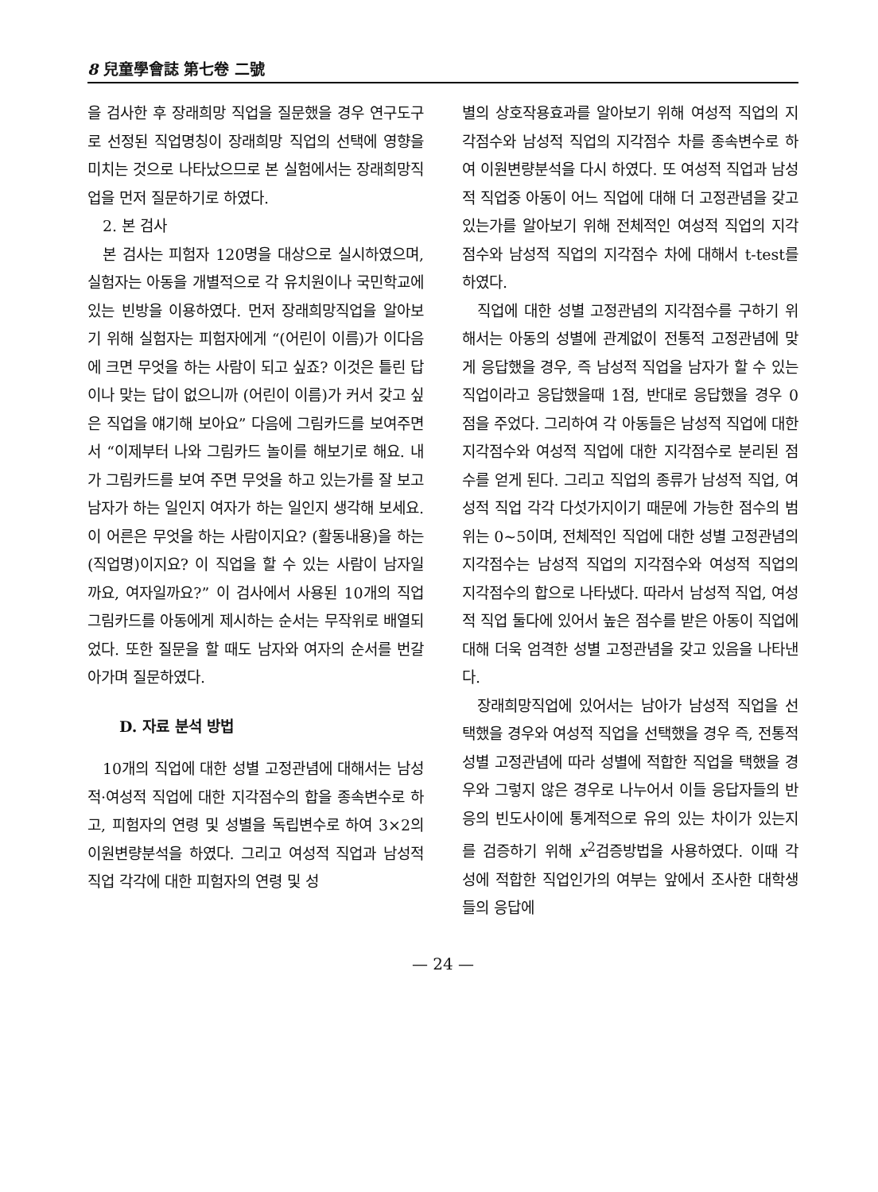8 兒童學會誌 第七卷 二號
을 검사한 후 장래희망 직업을 질문했을 경우 연구도구로 선정된 직업명칭이 장래희망 직업의 선택에 영향을 미치는 것으로 나타났으므로 본 실험에서는 장래희망직업을 먼저 질문하기로 하였다.
2. 본 검사
본 검사는 피험자 120명을 대상으로 실시하였으며, 실험자는 아동을 개별적으로 각 유치원이나 국민학교에 있는 빈방을 이용하였다. 먼저 장래희망직업을 알아보기 위해 실험자는 피험자에게 “(어린이 이름)가 이다음에 크면 무엇을 하는 사람이 되고 싶죠? 이것은 틀린 답이나 맞는 답이 없으니까 (어린이 이름)가 커서 갖고 싶은 직업을 얘기해 보아요” 다음에 그림카드를 보여주면서 “이제부터 나와 그림카드 놀이를 해보기로 해요. 내가 그림카드를 보여 주면 무엇을 하고 있는가를 잘 보고 남자가 하는 일인지 여자가 하는 일인지 생각해 보세요. 이 어른은 무엇을 하는 사람이지요? (활동내용)을 하는 (직업명)이지요? 이 직업을 할 수 있는 사람이 남자일까요, 여자일까요?” 이 검사에서 사용된 10개의 직업 그림카드를 아동에게 제시하는 순서는 무작위로 배열되었다. 또한 질문을 할 때도 남자와 여자의 순서를 번갈아가며 질문하였다.
D. 자료 분석 방법
10개의 직업에 대한 성별 고정관념에 대해서는 남성적·여성적 직업에 대한 지각점수의 합을 종속변수로 하고, 피험자의 연령 및 성별을 독립변수로 하여 3×2의 이원변량분석을 하였다. 그리고 여성적 직업과 남성적 직업 각각에 대한 피험자의 연령 및 성
별의 상호작용효과를 알아보기 위해 여성적 직업의 지각점수와 남성적 직업의 지각점수 차를 종속변수로 하여 이원변량분석을 다시 하였다. 또 여성적 직업과 남성적 직업중 아동이 어느 직업에 대해 더 고정관념을 갖고 있는가를 알아보기 위해 전체적인 여성적 직업의 지각점수와 남성적 직업의 지각점수 차에 대해서 t-test를 하였다.
직업에 대한 성별 고정관념의 지각점수를 구하기 위해서는 아동의 성별에 관계없이 전통적 고정관념에 맞게 응답했을 경우, 즉 남성적 직업을 남자가 할 수 있는 직업이라고 응답했을때 1점, 반대로 응답했을 경우 0점을 주었다. 그리하여 각 아동들은 남성적 직업에 대한 지각점수와 여성적 직업에 대한 지각점수로 분리된 점수를 얻게 된다. 그리고 직업의 종류가 남성적 직업, 여성적 직업 각각 다섯가지이기 때문에 가능한 점수의 범위는 0~5이며, 전체적인 직업에 대한 성별 고정관념의 지각점수는 남성적 직업의 지각점수와 여성적 직업의 지각점수의 합으로 나타냈다. 따라서 남성적 직업, 여성적 직업 둘다에 있어서 높은 점수를 받은 아동이 직업에 대해 더욱 엄격한 성별 고정관념을 갖고 있음을 나타낸다.
장래희망직업에 있어서는 남아가 남성적 직업을 선택했을 경우와 여성적 직업을 선택했을 경우 즉, 전통적 성별 고정관념에 따라 성별에 적합한 직업을 택했을 경우와 그렇지 않은 경우로 나누어서 이들 응답자들의 반응의 빈도사이에 통계적으로 유의 있는 차이가 있는지를 검증하기 위해 x<sup>2</sup>검증방법을 사용하였다. 이때 각 성에 적합한 직업인가의 여부는 앞에서 조사한 대학생들의 응답에
— 24 —